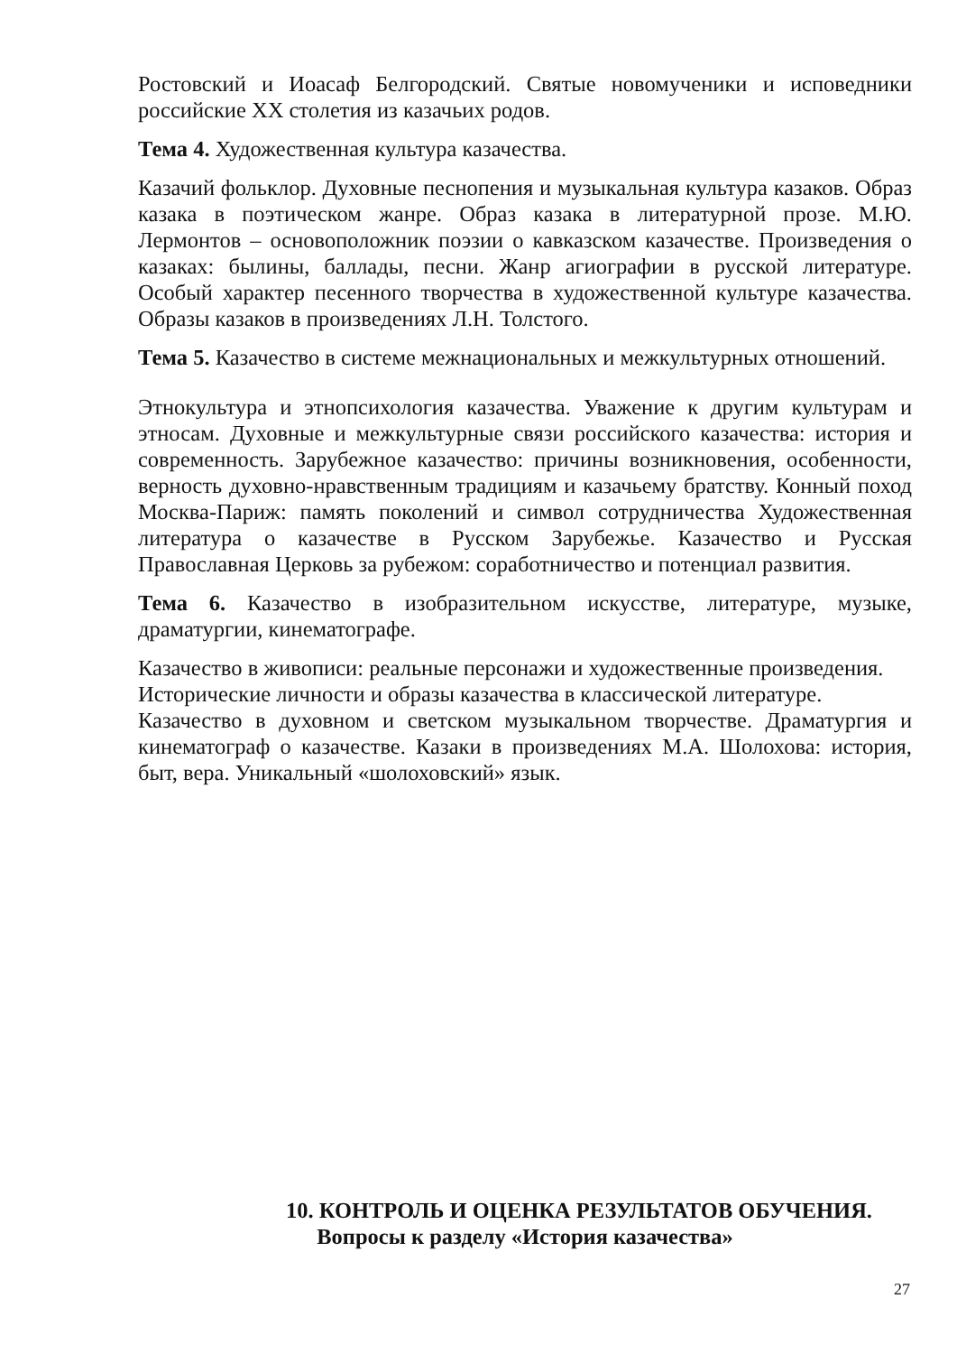Ростовский и Иоасаф Белгородский. Святые новомученики и исповедники российские XX столетия из казачьих родов.
Тема 4. Художественная культура казачества.
Казачий фольклор. Духовные песнопения и музыкальная культура казаков. Образ казака в поэтическом жанре. Образ казака в литературной прозе. М.Ю. Лермонтов – основоположник поэзии о кавказском казачестве. Произведения о казаках: былины, баллады, песни. Жанр агиографии в русской литературе. Особый характер песенного творчества в художественной культуре казачества. Образы казаков в произведениях Л.Н. Толстого.
Тема 5. Казачество в системе межнациональных и межкультурных отношений.
Этнокультура и этнопсихология казачества. Уважение к другим культурам и этносам. Духовные и межкультурные связи российского казачества: история и современность. Зарубежное казачество: причины возникновения, особенности, верность духовно-нравственным традициям и казачьему братству. Конный поход Москва-Париж: память поколений и символ сотрудничества Художественная литература о казачестве в Русском Зарубежье. Казачество и Русская Православная Церковь за рубежом: соработничество и потенциал развития.
Тема 6. Казачество в изобразительном искусстве, литературе, музыке, драматургии, кинематографе.
Казачество в живописи: реальные персонажи и художественные произведения.
Исторические личности и образы казачества в классической литературе.
Казачество в духовном и светском музыкальном творчестве. Драматургия и кинематограф о казачестве. Казаки в произведениях М.А. Шолохова: история, быт, вера. Уникальный «шолоховский» язык.
10. КОНТРОЛЬ И ОЦЕНКА РЕЗУЛЬТАТОВ ОБУЧЕНИЯ.
Вопросы к разделу «История казачества»
27